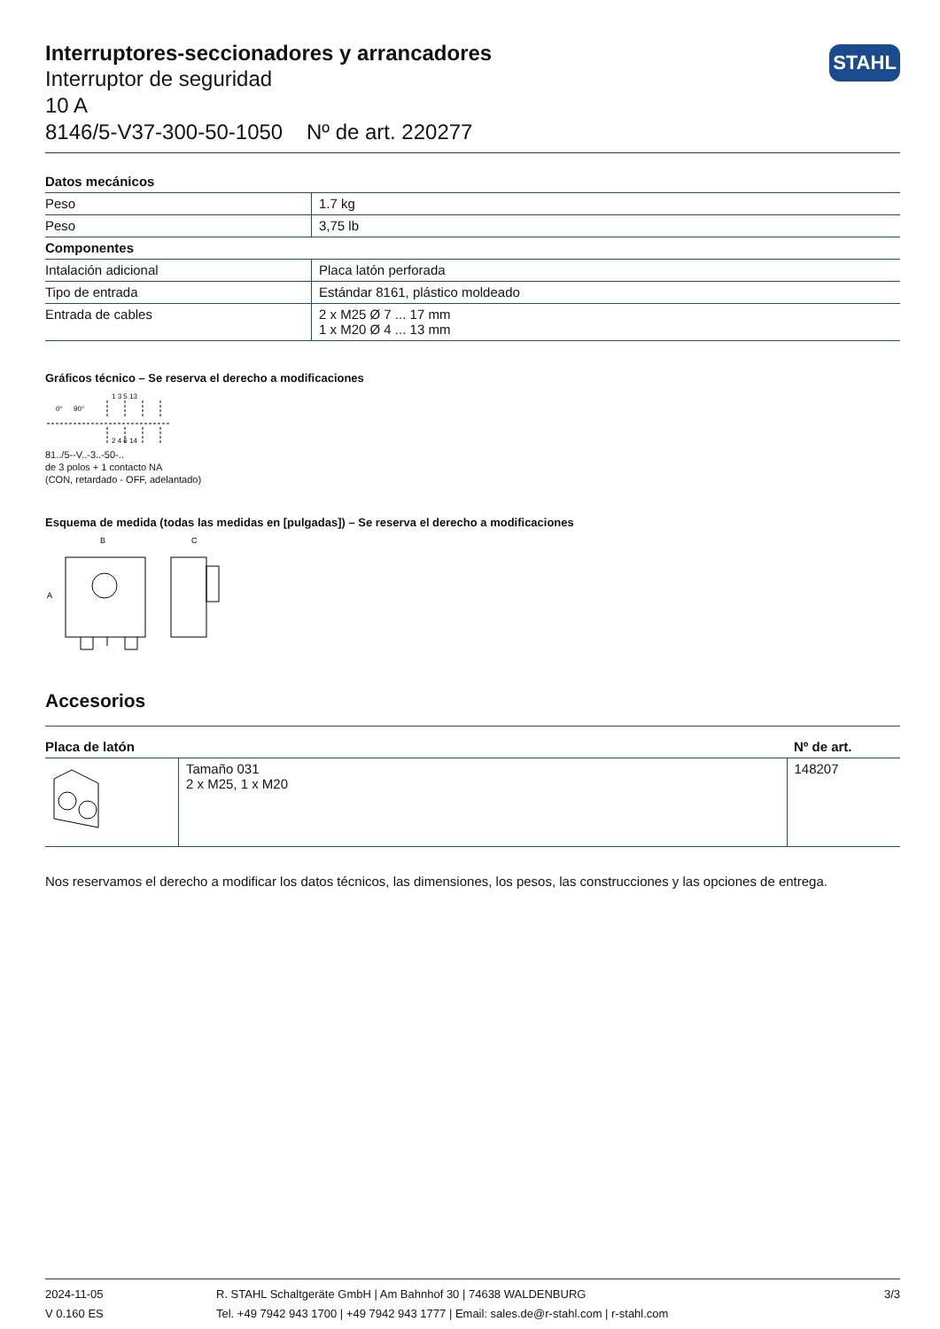STAHL
Interruptores-seccionadores y arrancadores
Interruptor de seguridad
10 A
8146/5-V37-300-50-1050 Nº de art. 220277
| Datos mecánicos | |
| Peso | 1.7 kg |
| Peso | 3,75 lb |
| Componentes | |
| Intalación adicional | Placa latón perforada |
| Tipo de entrada | Estándar 8161, plástico moldeado |
| Entrada de cables | 2 x M25 Ø 7 ... 17 mm 1 x M20 Ø 4 ... 13 mm |
Gráficos técnico – Se reserva el derecho a modificaciones
0°
90°
1 3 5 13
2 4 6 14
81../5--V..-3..-50-..
de 3 polos + 1 contacto NA
(CON, retardado - OFF, adelantado)
Esquema de medida (todas las medidas en [pulgadas]) – Se reserva el derecho a modificaciones
B
C
A
Accesorios
| Placa de latón | | Nº de art. |
| --- | --- | --- |
| | Tamaño 031 2 x M25, 1 x M20 | 148207 |
Nos reservamos el derecho a modificar los datos técnicos, las dimensiones, los pesos, las construcciones y las opciones de entrega.
2024-11-05
V 0.160 ES
R. STAHL Schaltgeräte GmbH | Am Bahnhof 30 | 74638 WALDENBURG
Tel. +49 7942 943 1700 | +49 7942 943 1777 | Email: sales.de@r-stahl.com | r-stahl.com
3/3